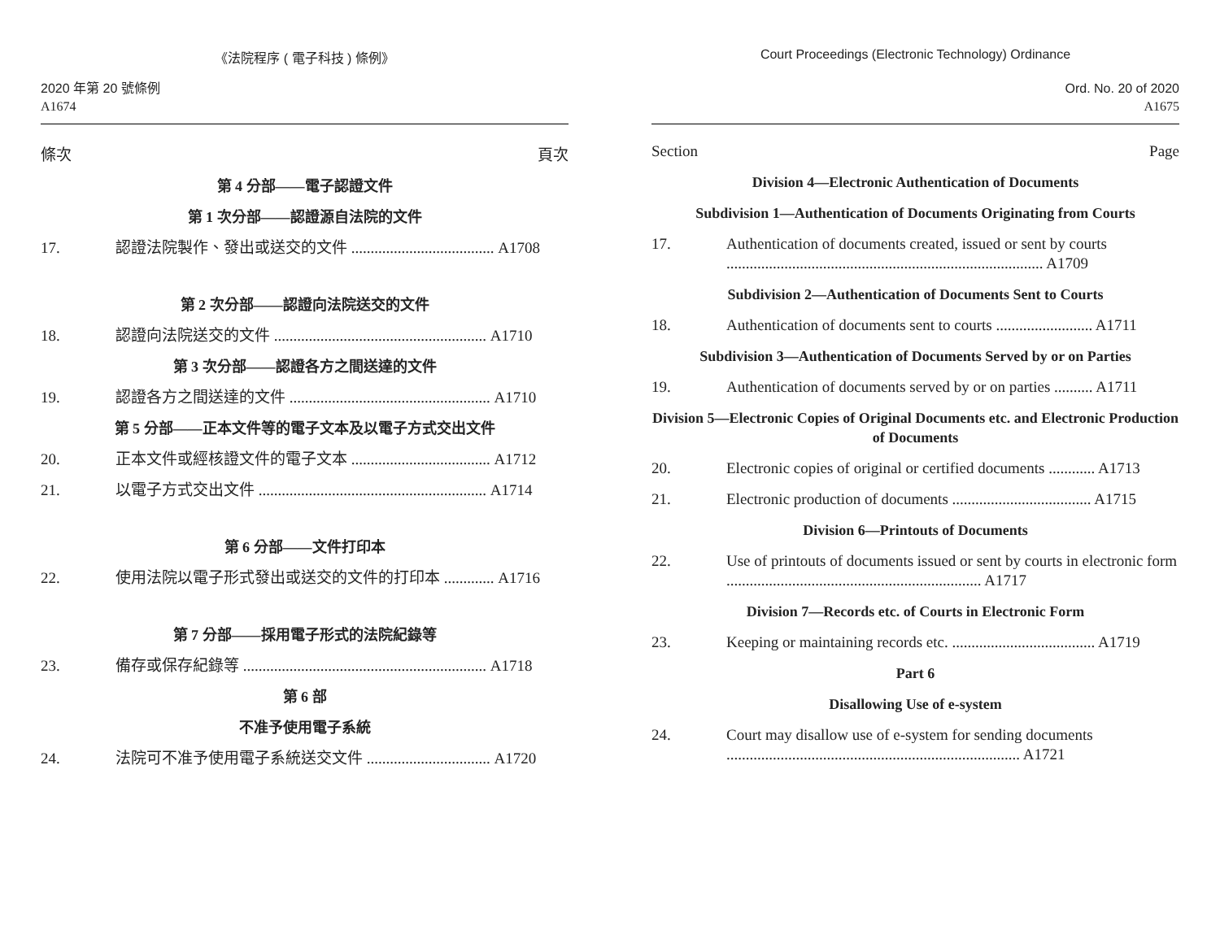《法院程序 ( 電子科技 ) 條例》
2020 年第 20 號條例
A1674
條次 頁次
第 4 分部——電子認證文件
第 1 次分部——認證源自法院的文件
17. 認證法院製作、發出或送交的文件 ..................................... A1708
第 2 次分部——認證向法院送交的文件
18. 認證向法院送交的文件 ....................................................... A1710
第 3 次分部——認證各方之間送達的文件
19. 認證各方之間送達的文件 .................................................... A1710
第 5 分部——正本文件等的電子文本及以電子方式交出文件
20. 正本文件或經核證文件的電子文本 .................................... A1712
21. 以電子方式交出文件 ........................................................... A1714
第 6 分部——文件打印本
22. 使用法院以電子形式發出或送交的文件的打印本 ............. A1716
第 7 分部——採用電子形式的法院紀錄等
23. 備存或保存紀錄等 ............................................................... A1718
第 6 部
不准予使用電子系統
24. 法院可不准予使用電子系統送交文件 ................................ A1720
Court Proceedings (Electronic Technology) Ordinance
Ord. No. 20 of 2020
A1675
Section Page
Division 4—Electronic Authentication of Documents
Subdivision 1—Authentication of Documents Originating from Courts
17. Authentication of documents created, issued or sent by courts .................................................................................. A1709
Subdivision 2—Authentication of Documents Sent to Courts
18. Authentication of documents sent to courts ......................... A1711
Subdivision 3—Authentication of Documents Served by or on Parties
19. Authentication of documents served by or on parties .......... A1711
Division 5—Electronic Copies of Original Documents etc. and Electronic Production of Documents
20. Electronic copies of original or certified documents ............ A1713
21. Electronic production of documents .................................... A1715
Division 6—Printouts of Documents
22. Use of printouts of documents issued or sent by courts in electronic form .................................................................. A1717
Division 7—Records etc. of Courts in Electronic Form
23. Keeping or maintaining records etc. ..................................... A1719
Part 6
Disallowing Use of e-system
24. Court may disallow use of e-system for sending documents ............................................................................ A1721